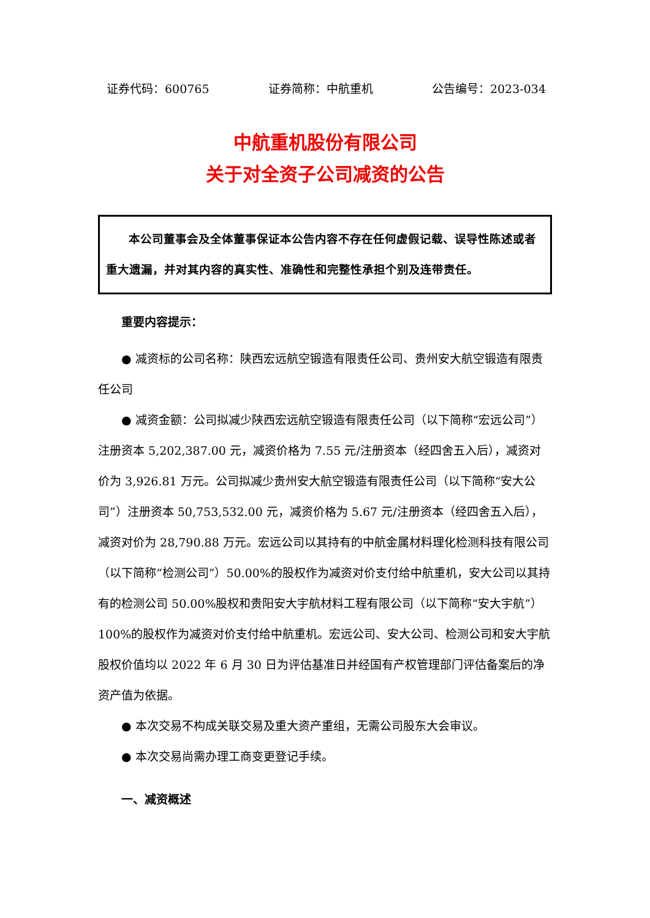证券代码：600765 证券简称：中航重机 公告编号：2023-034
中航重机股份有限公司
关于对全资子公司减资的公告
本公司董事会及全体董事保证本公告内容不存在任何虚假记载、误导性陈述或者重大遗漏，并对其内容的真实性、准确性和完整性承担个别及连带责任。
重要内容提示：
● 减资标的公司名称：陕西宏远航空锻造有限责任公司、贵州安大航空锻造有限责任公司
● 减资金额：公司拟减少陕西宏远航空锻造有限责任公司（以下简称“宏远公司”）注册资本 5,202,387.00 元，减资价格为 7.55 元/注册资本（经四舍五入后），减资对价为 3,926.81 万元。公司拟减少贵州安大航空锻造有限责任公司（以下简称“安大公司”）注册资本 50,753,532.00 元，减资价格为 5.67 元/注册资本（经四舍五入后），减资对价为 28,790.88 万元。宏远公司以其持有的中航金属材料理化检测科技有限公司（以下简称“检测公司”）50.00%的股权作为减资对价支付给中航重机，安大公司以其持有的检测公司 50.00%股权和贵阳安大宇航材料工程有限公司（以下简称“安大宇航”）100%的股权作为减资对价支付给中航重机。宏远公司、安大公司、检测公司和安大宇航股权价值均以 2022 年 6 月 30 日为评估基准日并经国有产权管理部门评估备案后的净资产值为依据。
● 本次交易不构成关联交易及重大资产重组，无需公司股东大会审议。
● 本次交易尚需办理工商变更登记手续。
一、减资概述